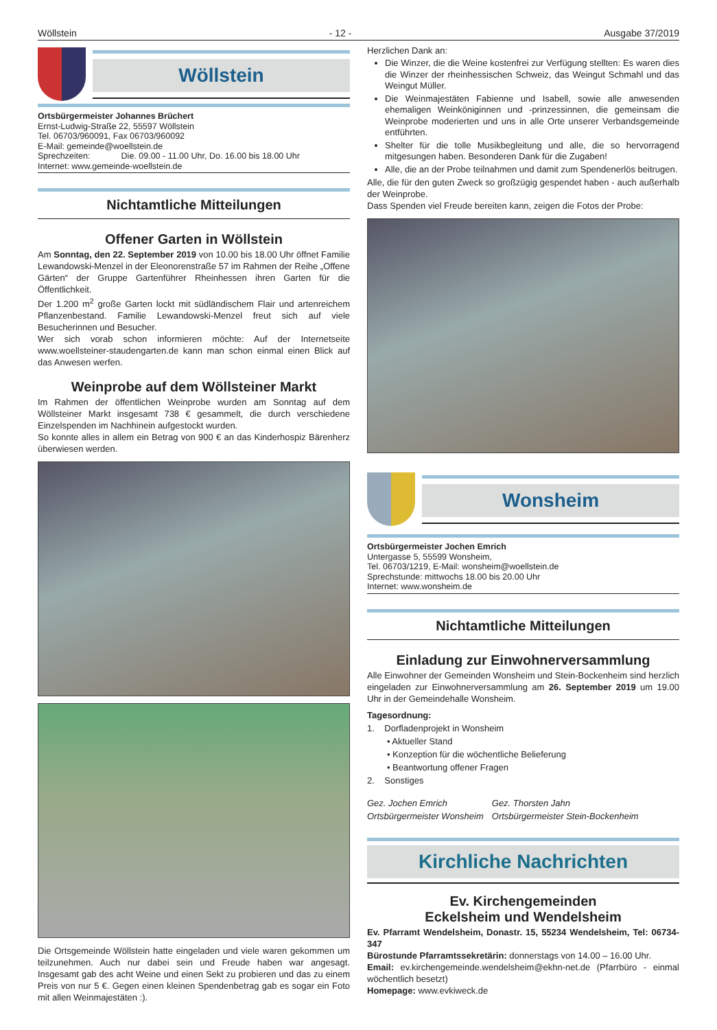Wöllstein - 12 - Ausgabe 37/2019
Wöllstein
Ortsbürgermeister Johannes Brüchert
Ernst-Ludwig-Straße 22, 55597 Wöllstein
Tel. 06703/960091, Fax 06703/960092
E-Mail: gemeinde@woellstein.de
Sprechzeiten: Die. 09.00 - 11.00 Uhr, Do. 16.00 bis 18.00 Uhr
Internet: www.gemeinde-woellstein.de
Nichtamtliche Mitteilungen
Offener Garten in Wöllstein
Am Sonntag, den 22. September 2019 von 10.00 bis 18.00 Uhr öffnet Familie Lewandowski-Menzel in der Eleonorenstraße 57 im Rahmen der Reihe „Offene Gärten“ der Gruppe Gartenführer Rheinhessen ihren Garten für die Öffentlichkeit.
Der 1.200 m<sup>2</sup> große Garten lockt mit südländischem Flair und artenreichem Pflanzenbestand. Familie Lewandowski-Menzel freut sich auf viele Besucherinnen und Besucher.
Wer sich vorab schon informieren möchte: Auf der Internetseite www.woellsteiner-staudengarten.de kann man schon einmal einen Blick auf das Anwesen werfen.
Weinprobe auf dem Wöllsteiner Markt
Im Rahmen der öffentlichen Weinprobe wurden am Sonntag auf dem Wöllsteiner Markt insgesamt 738 € gesammelt, die durch verschiedene Einzelspenden im Nachhinein aufgestockt wurden.
So konnte alles in allem ein Betrag von 900 € an das Kinderhospiz Bärenherz überwiesen werden.
Die Ortsgemeinde Wöllstein hatte eingeladen und viele waren gekommen um teilzunehmen. Auch nur dabei sein und Freude haben war angesagt. Insgesamt gab des acht Weine und einen Sekt zu probieren und das zu einem Preis von nur 5 €. Gegen einen kleinen Spendenbetrag gab es sogar ein Foto mit allen Weinmajestäten :).
Herzlichen Dank an:
Die Winzer, die die Weine kostenfrei zur Verfügung stellten: Es waren dies die Winzer der rheinhessischen Schweiz, das Weingut Schmahl und das Weingut Müller.
Die Weinmajestäten Fabienne und Isabell, sowie alle anwesenden ehemaligen Weinköniginnen und -prinzessinnen, die gemeinsam die Weinprobe moderierten und uns in alle Orte unserer Verbandsgemeinde entführten.
Shelter für die tolle Musikbegleitung und alle, die so hervorragend mitgesungen haben. Besonderen Dank für die Zugaben!
Alle, die an der Probe teilnahmen und damit zum Spendenerlös beitrugen.
Alle, die für den guten Zweck so großzügig gespendet haben - auch außerhalb der Weinprobe.
Dass Spenden viel Freude bereiten kann, zeigen die Fotos der Probe:
Wonsheim
Ortsbürgermeister Jochen Emrich
Untergasse 5, 55599 Wonsheim,
Tel. 06703/1219, E-Mail: wonsheim@woellstein.de
Sprechstunde: mittwochs 18.00 bis 20.00 Uhr
Internet: www.wonsheim.de
Nichtamtliche Mitteilungen
Einladung zur Einwohnerversammlung
Alle Einwohner der Gemeinden Wonsheim und Stein-Bockenheim sind herzlich eingeladen zur Einwohnerversammlung am 26. September 2019 um 19.00 Uhr in der Gemeindehalle Wonsheim.
Tagesordnung:
1. Dorfladenprojekt in Wonsheim
• Aktueller Stand
• Konzeption für die wöchentliche Belieferung
• Beantwortung offener Fragen
2. Sonstiges
Gez. Jochen Emrich
Ortsbürgermeister Wonsheim
Gez. Thorsten Jahn
Ortsbürgermeister Stein-Bockenheim
Kirchliche Nachrichten
Ev. Kirchengemeinden
Eckelsheim und Wendelsheim
Ev. Pfarramt Wendelsheim, Donastr. 15, 55234 Wendelsheim, Tel: 06734-347
Bürostunde Pfarramtssekretärin: donnerstags von 14.00 – 16.00 Uhr.
Email: ev.kirchengemeinde.wendelsheim@ekhn-net.de (Pfarrbüro - einmal wöchentlich besetzt)
Homepage: www.evkiweck.de